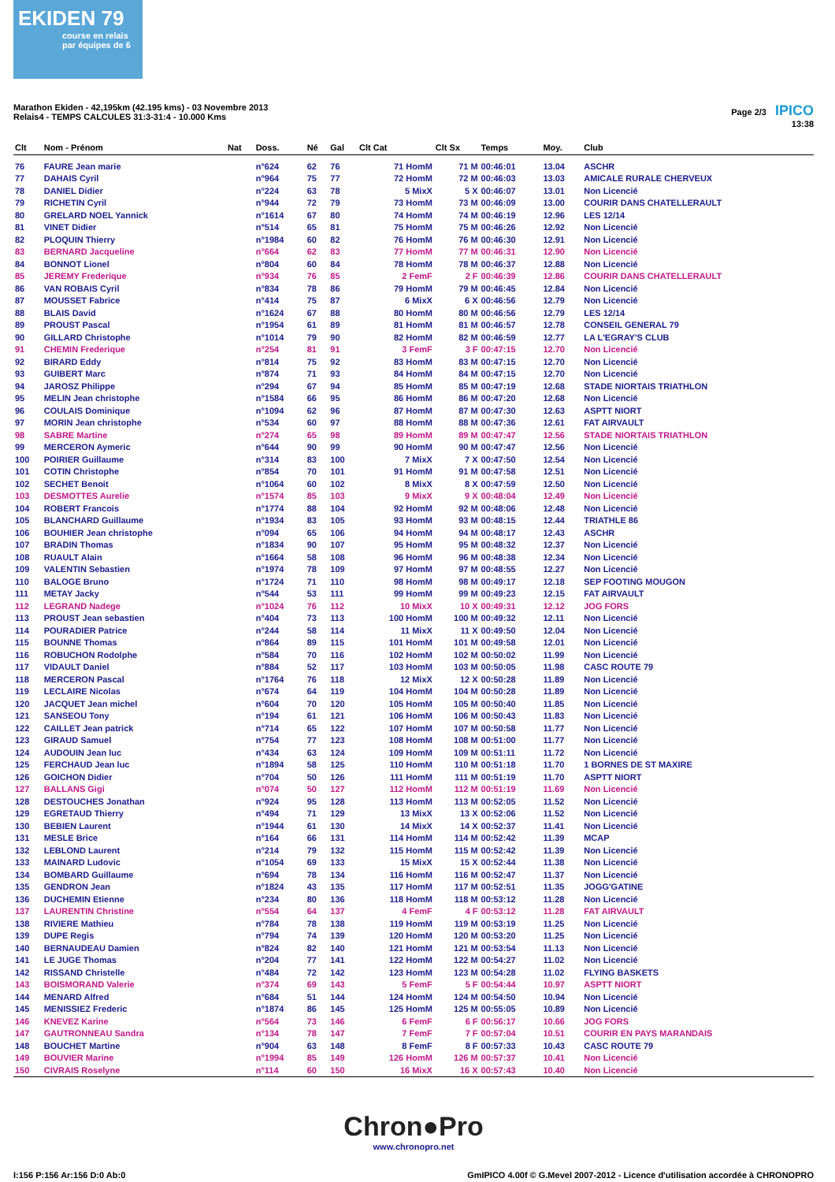EKIDEN 79
course en relais par équipes de 6
Marathon Ekiden - 42,195km (42.195 kms) - 03 Novembre 2013
Relais4 - TEMPS CALCULES 31:3-31:4 - 10.000 Kms
Page 2/3 IPICO
13:38
| Clt | Nom - Prénom | Nat | Doss. | Né | Gal | Clt Cat | Clt Sx | Temps | Moy. | Club |
| --- | --- | --- | --- | --- | --- | --- | --- | --- | --- | --- |
| 76 | FAURE Jean marie | | n°624 | 62 | 76 | 71 HomM | 71 M | 00:46:01 | 13.04 | ASCHR |
| 77 | DAHAIS Cyril | | n°964 | 75 | 77 | 72 HomM | 72 M | 00:46:03 | 13.03 | AMICALE RURALE CHERVEUX |
| 78 | DANIEL Didier | | n°224 | 63 | 78 | 5 MixX | 5 X | 00:46:07 | 13.01 | Non Licencié |
| 79 | RICHETIN Cyril | | n°944 | 72 | 79 | 73 HomM | 73 M | 00:46:09 | 13.00 | COURIR DANS CHATELLERAULT |
| 80 | GRELARD NOEL Yannick | | n°1614 | 67 | 80 | 74 HomM | 74 M | 00:46:19 | 12.96 | LES 12/14 |
| 81 | VINET Didier | | n°514 | 65 | 81 | 75 HomM | 75 M | 00:46:26 | 12.92 | Non Licencié |
| 82 | PLOQUIN Thierry | | n°1984 | 60 | 82 | 76 HomM | 76 M | 00:46:30 | 12.91 | Non Licencié |
| 83 | BERNARD Jacqueline | | n°664 | 62 | 83 | 77 HomM | 77 M | 00:46:31 | 12.90 | Non Licencié |
| 84 | BONNOT Lionel | | n°804 | 60 | 84 | 78 HomM | 78 M | 00:46:37 | 12.88 | Non Licencié |
| 85 | JEREMY Frederique | | n°934 | 76 | 85 | 2 FemF | 2 F | 00:46:39 | 12.86 | COURIR DANS CHATELLERAULT |
| 86 | VAN ROBAIS Cyril | | n°834 | 78 | 86 | 79 HomM | 79 M | 00:46:45 | 12.84 | Non Licencié |
| 87 | MOUSSET Fabrice | | n°414 | 75 | 87 | 6 MixX | 6 X | 00:46:56 | 12.79 | Non Licencié |
| 88 | BLAIS David | | n°1624 | 67 | 88 | 80 HomM | 80 M | 00:46:56 | 12.79 | LES 12/14 |
| 89 | PROUST Pascal | | n°1954 | 61 | 89 | 81 HomM | 81 M | 00:46:57 | 12.78 | CONSEIL GENERAL 79 |
| 90 | GILLARD Christophe | | n°1014 | 79 | 90 | 82 HomM | 82 M | 00:46:59 | 12.77 | LA L'EGRAY'S CLUB |
| 91 | CHEMIN Frederique | | n°254 | 81 | 91 | 3 FemF | 3 F | 00:47:15 | 12.70 | Non Licencié |
| 92 | BIRARD Eddy | | n°814 | 75 | 92 | 83 HomM | 83 M | 00:47:15 | 12.70 | Non Licencié |
| 93 | GUIBERT Marc | | n°874 | 71 | 93 | 84 HomM | 84 M | 00:47:15 | 12.70 | Non Licencié |
| 94 | JAROSZ Philippe | | n°294 | 67 | 94 | 85 HomM | 85 M | 00:47:19 | 12.68 | STADE NIORTAIS TRIATHLON |
| 95 | MELIN Jean christophe | | n°1584 | 66 | 95 | 86 HomM | 86 M | 00:47:20 | 12.68 | Non Licencié |
| 96 | COULAIS Dominique | | n°1094 | 62 | 96 | 87 HomM | 87 M | 00:47:30 | 12.63 | ASPTT NIORT |
| 97 | MORIN Jean christophe | | n°534 | 60 | 97 | 88 HomM | 88 M | 00:47:36 | 12.61 | FAT AIRVAULT |
| 98 | SABRE Martine | | n°274 | 65 | 98 | 89 HomM | 89 M | 00:47:47 | 12.56 | STADE NIORTAIS TRIATHLON |
| 99 | MERCERON Aymeric | | n°644 | 90 | 99 | 90 HomM | 90 M | 00:47:47 | 12.56 | Non Licencié |
| 100 | POIRIER Guillaume | | n°314 | 83 | 100 | 7 MixX | 7 X | 00:47:50 | 12.54 | Non Licencié |
| 101 | COTIN Christophe | | n°854 | 70 | 101 | 91 HomM | 91 M | 00:47:58 | 12.51 | Non Licencié |
| 102 | SECHET Benoit | | n°1064 | 60 | 102 | 8 MixX | 8 X | 00:47:59 | 12.50 | Non Licencié |
| 103 | DESMOTTES Aurelie | | n°1574 | 85 | 103 | 9 MixX | 9 X | 00:48:04 | 12.49 | Non Licencié |
| 104 | ROBERT Francois | | n°1774 | 88 | 104 | 92 HomM | 92 M | 00:48:06 | 12.48 | Non Licencié |
| 105 | BLANCHARD Guillaume | | n°1934 | 83 | 105 | 93 HomM | 93 M | 00:48:15 | 12.44 | TRIATHLE 86 |
| 106 | BOUHIER Jean christophe | | n°094 | 65 | 106 | 94 HomM | 94 M | 00:48:17 | 12.43 | ASCHR |
| 107 | BRADIN Thomas | | n°1834 | 90 | 107 | 95 HomM | 95 M | 00:48:32 | 12.37 | Non Licencié |
| 108 | RUAULT Alain | | n°1664 | 58 | 108 | 96 HomM | 96 M | 00:48:38 | 12.34 | Non Licencié |
| 109 | VALENTIN Sebastien | | n°1974 | 78 | 109 | 97 HomM | 97 M | 00:48:55 | 12.27 | Non Licencié |
| 110 | BALOGE Bruno | | n°1724 | 71 | 110 | 98 HomM | 98 M | 00:49:17 | 12.18 | SEP FOOTING MOUGON |
| 111 | METAY Jacky | | n°544 | 53 | 111 | 99 HomM | 99 M | 00:49:23 | 12.15 | FAT AIRVAULT |
| 112 | LEGRAND Nadege | | n°1024 | 76 | 112 | 10 MixX | 10 X | 00:49:31 | 12.12 | JOG FORS |
| 113 | PROUST Jean sebastien | | n°404 | 73 | 113 | 100 HomM | 100 M | 00:49:32 | 12.11 | Non Licencié |
| 114 | POURADIER Patrice | | n°244 | 58 | 114 | 11 MixX | 11 X | 00:49:50 | 12.04 | Non Licencié |
| 115 | BOUNNE Thomas | | n°864 | 89 | 115 | 101 HomM | 101 M | 00:49:58 | 12.01 | Non Licencié |
| 116 | ROBUCHON Rodolphe | | n°584 | 70 | 116 | 102 HomM | 102 M | 00:50:02 | 11.99 | Non Licencié |
| 117 | VIDAULT Daniel | | n°884 | 52 | 117 | 103 HomM | 103 M | 00:50:05 | 11.98 | CASC ROUTE 79 |
| 118 | MERCERON Pascal | | n°1764 | 76 | 118 | 12 MixX | 12 X | 00:50:28 | 11.89 | Non Licencié |
| 119 | LECLAIRE Nicolas | | n°674 | 64 | 119 | 104 HomM | 104 M | 00:50:28 | 11.89 | Non Licencié |
| 120 | JACQUET Jean michel | | n°604 | 70 | 120 | 105 HomM | 105 M | 00:50:40 | 11.85 | Non Licencié |
| 121 | SANSEOU Tony | | n°194 | 61 | 121 | 106 HomM | 106 M | 00:50:43 | 11.83 | Non Licencié |
| 122 | CAILLET Jean patrick | | n°714 | 65 | 122 | 107 HomM | 107 M | 00:50:58 | 11.77 | Non Licencié |
| 123 | GIRAUD Samuel | | n°754 | 77 | 123 | 108 HomM | 108 M | 00:51:00 | 11.77 | Non Licencié |
| 124 | AUDOUIN Jean luc | | n°434 | 63 | 124 | 109 HomM | 109 M | 00:51:11 | 11.72 | Non Licencié |
| 125 | FERCHAUD Jean luc | | n°1894 | 58 | 125 | 110 HomM | 110 M | 00:51:18 | 11.70 | 1 BORNES DE ST MAXIRE |
| 126 | GOICHON Didier | | n°704 | 50 | 126 | 111 HomM | 111 M | 00:51:19 | 11.70 | ASPTT NIORT |
| 127 | BALLANS Gigi | | n°074 | 50 | 127 | 112 HomM | 112 M | 00:51:19 | 11.69 | Non Licencié |
| 128 | DESTOUCHES Jonathan | | n°924 | 95 | 128 | 113 HomM | 113 M | 00:52:05 | 11.52 | Non Licencié |
| 129 | EGRETAUD Thierry | | n°494 | 71 | 129 | 13 MixX | 13 X | 00:52:06 | 11.52 | Non Licencié |
| 130 | BEBIEN Laurent | | n°1944 | 61 | 130 | 14 MixX | 14 X | 00:52:37 | 11.41 | Non Licencié |
| 131 | MESLE Brice | | n°164 | 66 | 131 | 114 HomM | 114 M | 00:52:42 | 11.39 | MCAP |
| 132 | LEBLOND Laurent | | n°214 | 79 | 132 | 115 HomM | 115 M | 00:52:42 | 11.39 | Non Licencié |
| 133 | MAINARD Ludovic | | n°1054 | 69 | 133 | 15 MixX | 15 X | 00:52:44 | 11.38 | Non Licencié |
| 134 | BOMBARD Guillaume | | n°694 | 78 | 134 | 116 HomM | 116 M | 00:52:47 | 11.37 | Non Licencié |
| 135 | GENDRON Jean | | n°1824 | 43 | 135 | 117 HomM | 117 M | 00:52:51 | 11.35 | JOGG'GATINE |
| 136 | DUCHEMIN Etienne | | n°234 | 80 | 136 | 118 HomM | 118 M | 00:53:12 | 11.28 | Non Licencié |
| 137 | LAURENTIN Christine | | n°554 | 64 | 137 | 4 FemF | 4 F | 00:53:12 | 11.28 | FAT AIRVAULT |
| 138 | RIVIERE Mathieu | | n°784 | 78 | 138 | 119 HomM | 119 M | 00:53:19 | 11.25 | Non Licencié |
| 139 | DUPE Regis | | n°794 | 74 | 139 | 120 HomM | 120 M | 00:53:20 | 11.25 | Non Licencié |
| 140 | BERNAUDEAU Damien | | n°824 | 82 | 140 | 121 HomM | 121 M | 00:53:54 | 11.13 | Non Licencié |
| 141 | LE JUGE Thomas | | n°204 | 77 | 141 | 122 HomM | 122 M | 00:54:27 | 11.02 | Non Licencié |
| 142 | RISSAND Christelle | | n°484 | 72 | 142 | 123 HomM | 123 M | 00:54:28 | 11.02 | FLYING BASKETS |
| 143 | BOISMORAND Valerie | | n°374 | 69 | 143 | 5 FemF | 5 F | 00:54:44 | 10.97 | ASPTT NIORT |
| 144 | MENARD Alfred | | n°684 | 51 | 144 | 124 HomM | 124 M | 00:54:50 | 10.94 | Non Licencié |
| 145 | MENISSIEZ Frederic | | n°1874 | 86 | 145 | 125 HomM | 125 M | 00:55:05 | 10.89 | Non Licencié |
| 146 | KNEVEZ Karine | | n°564 | 73 | 146 | 6 FemF | 6 F | 00:56:17 | 10.66 | JOG FORS |
| 147 | GAUTRONNEAU Sandra | | n°134 | 78 | 147 | 7 FemF | 7 F | 00:57:04 | 10.51 | COURIR EN PAYS MARANDAIS |
| 148 | BOUCHET Martine | | n°904 | 63 | 148 | 8 FemF | 8 F | 00:57:33 | 10.43 | CASC ROUTE 79 |
| 149 | BOUVIER Marine | | n°1994 | 85 | 149 | 126 HomM | 126 M | 00:57:37 | 10.41 | Non Licencié |
| 150 | CIVRAIS Roselyne | | n°114 | 60 | 150 | 16 MixX | 16 X | 00:57:43 | 10.40 | Non Licencié |
Chron●Pro
www.chronopro.net
I:156 P:156 Ar:156 D:0 Ab:0 GmIPICO 4.00f © G.Mevel 2007-2012 - Licence d'utilisation accordée à CHRONOPRO